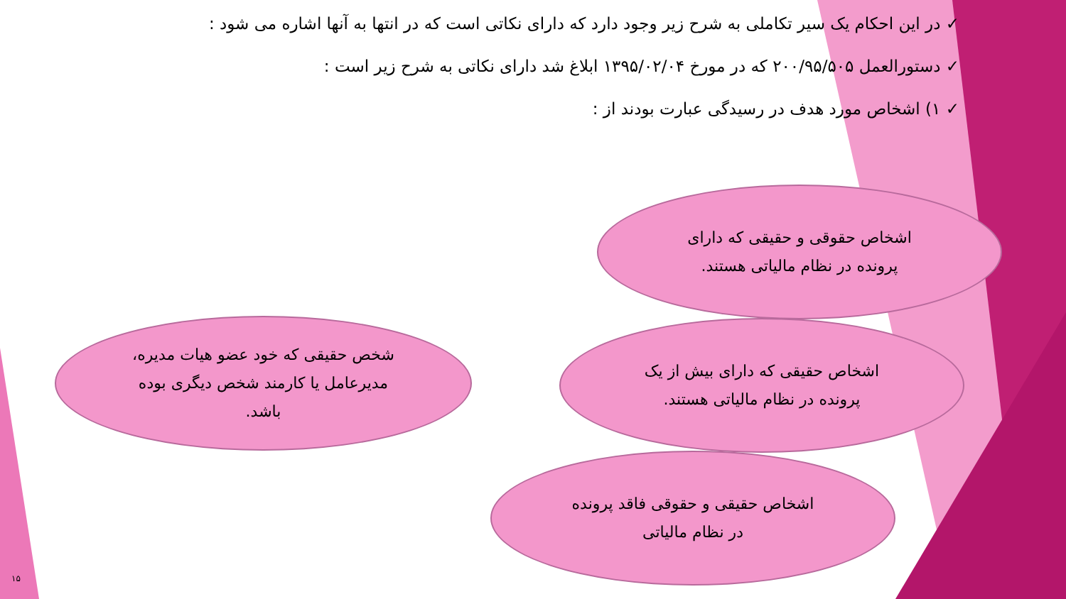✓ در این احکام یک سیر تکاملی به شرح زیر وجود دارد که دارای نکاتی است که در انتها به آنها اشاره می شود :
✓ دستورالعمل ۲۰۰/۹۵/۵۰۵ که در مورخ ۱۳۹۵/۰۲/۰۴ ابلاغ شد دارای نکاتی به شرح زیر است :
✓ ۱) اشخاص مورد هدف در رسیدگی عبارت بودند از :
اشخاص حقوقی و حقیقی که دارای پرونده در نظام مالیاتی هستند.
اشخاص حقیقی که دارای بیش از یک پرونده در نظام مالیاتی هستند.
شخص حقیقی که خود عضو هیات مدیره، مدیرعامل یا کارمند شخص دیگری بوده باشد.
اشخاص حقیقی و حقوقی فاقد پرونده در نظام مالیاتی
۱۵